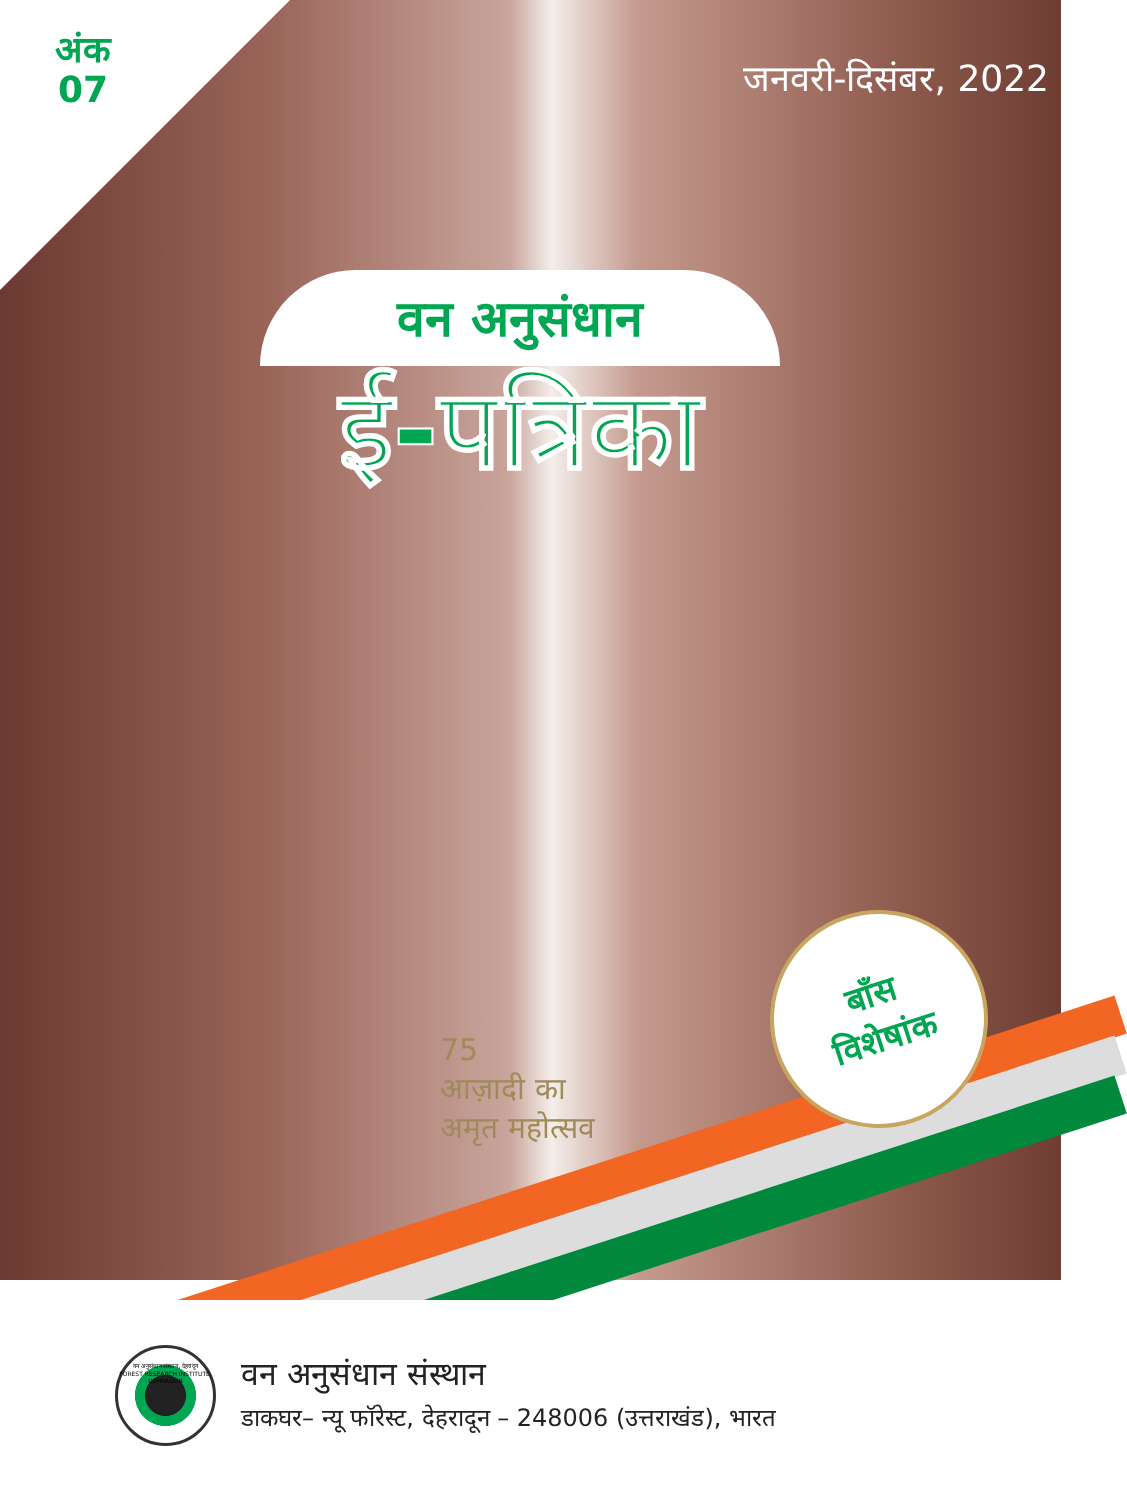अंक
07
जनवरी-दिसंबर, 2022
वन अनुसंधान
ई-पत्रिका
75
आज़ादी का
अमृत महोत्सव
बाँस
विशेषांक
वन अनुसंधान संस्थान, देहरादून
FOREST RESEARCH INSTITUTE, DEHRADUN
वन अनुसंधान संस्थान
डाकघर– न्यू फॉरेस्ट, देहरादून – 248006 (उत्तराखंड), भारत